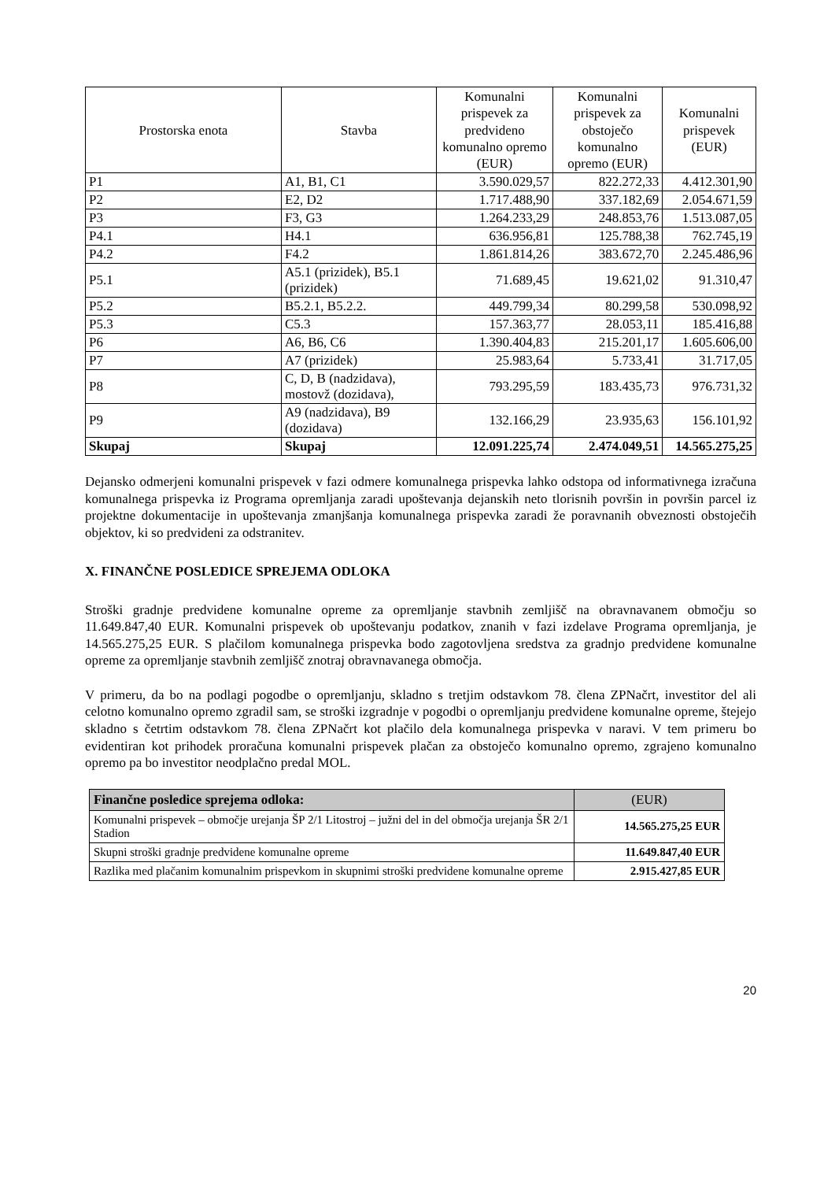| Prostorska enota | Stavba | Komunalni prispevek za predvideno komunalno opremo (EUR) | Komunalni prispevek za obstoječo komunalno opremo (EUR) | Komunalni prispevek (EUR) |
| --- | --- | --- | --- | --- |
| P1 | A1, B1, C1 | 3.590.029,57 | 822.272,33 | 4.412.301,90 |
| P2 | E2, D2 | 1.717.488,90 | 337.182,69 | 2.054.671,59 |
| P3 | F3, G3 | 1.264.233,29 | 248.853,76 | 1.513.087,05 |
| P4.1 | H4.1 | 636.956,81 | 125.788,38 | 762.745,19 |
| P4.2 | F4.2 | 1.861.814,26 | 383.672,70 | 2.245.486,96 |
| P5.1 | A5.1 (prizidek), B5.1 (prizidek) | 71.689,45 | 19.621,02 | 91.310,47 |
| P5.2 | B5.2.1, B5.2.2. | 449.799,34 | 80.299,58 | 530.098,92 |
| P5.3 | C5.3 | 157.363,77 | 28.053,11 | 185.416,88 |
| P6 | A6, B6, C6 | 1.390.404,83 | 215.201,17 | 1.605.606,00 |
| P7 | A7 (prizidek) | 25.983,64 | 5.733,41 | 31.717,05 |
| P8 | C, D, B (nadzidava), mostovž (dozidava), | 793.295,59 | 183.435,73 | 976.731,32 |
| P9 | A9 (nadzidava), B9 (dozidava) | 132.166,29 | 23.935,63 | 156.101,92 |
| Skupaj | Skupaj | 12.091.225,74 | 2.474.049,51 | 14.565.275,25 |
Dejansko odmerjeni komunalni prispevek v fazi odmere komunalnega prispevka lahko odstopa od informativnega izračuna komunalnega prispevka iz Programa opremljanja zaradi upoštevanja dejanskih neto tlorisnih površin in površin parcel iz projektne dokumentacije in upoštevanja zmanjšanja komunalnega prispevka zaradi že poravnanih obveznosti obstoječih objektov, ki so predvideni za odstranitev.
X. FINANČNE POSLEDICE SPREJEMA ODLOKA
Stroški gradnje predvidene komunalne opreme za opremljanje stavbnih zemljišč na obravnavanem območju so 11.649.847,40 EUR. Komunalni prispevek ob upoštevanju podatkov, znanih v fazi izdelave Programa opremljanja, je 14.565.275,25 EUR. S plačilom komunalnega prispevka bodo zagotovljena sredstva za gradnjo predvidene komunalne opreme za opremljanje stavbnih zemljišč znotraj obravnavanega območja.
V primeru, da bo na podlagi pogodbe o opremljanju, skladno s tretjim odstavkom 78. člena ZPNačrt, investitor del ali celotno komunalno opremo zgradil sam, se stroški izgradnje v pogodbi o opremljanju predvidene komunalne opreme, štejejo skladno s četrtim odstavkom 78. člena ZPNačrt kot plačilo dela komunalnega prispevka v naravi. V tem primeru bo evidentiran kot prihodek proračuna komunalni prispevek plačan za obstoječo komunalno opremo, zgrajeno komunalno opremo pa bo investitor neodplačno predal MOL.
| Finančne posledice sprejema odloka: | (EUR) |
| --- | --- |
| Komunalni prispevek – območje urejanja ŠP 2/1 Litostroj – južni del in del območja urejanja ŠR 2/1 Stadion | 14.565.275,25 EUR |
| Skupni stroški gradnje predvidene komunalne opreme | 11.649.847,40 EUR |
| Razlika med plačanim komunalnim prispevkom in skupnimi stroški predvidene komunalne opreme | 2.915.427,85 EUR |
20